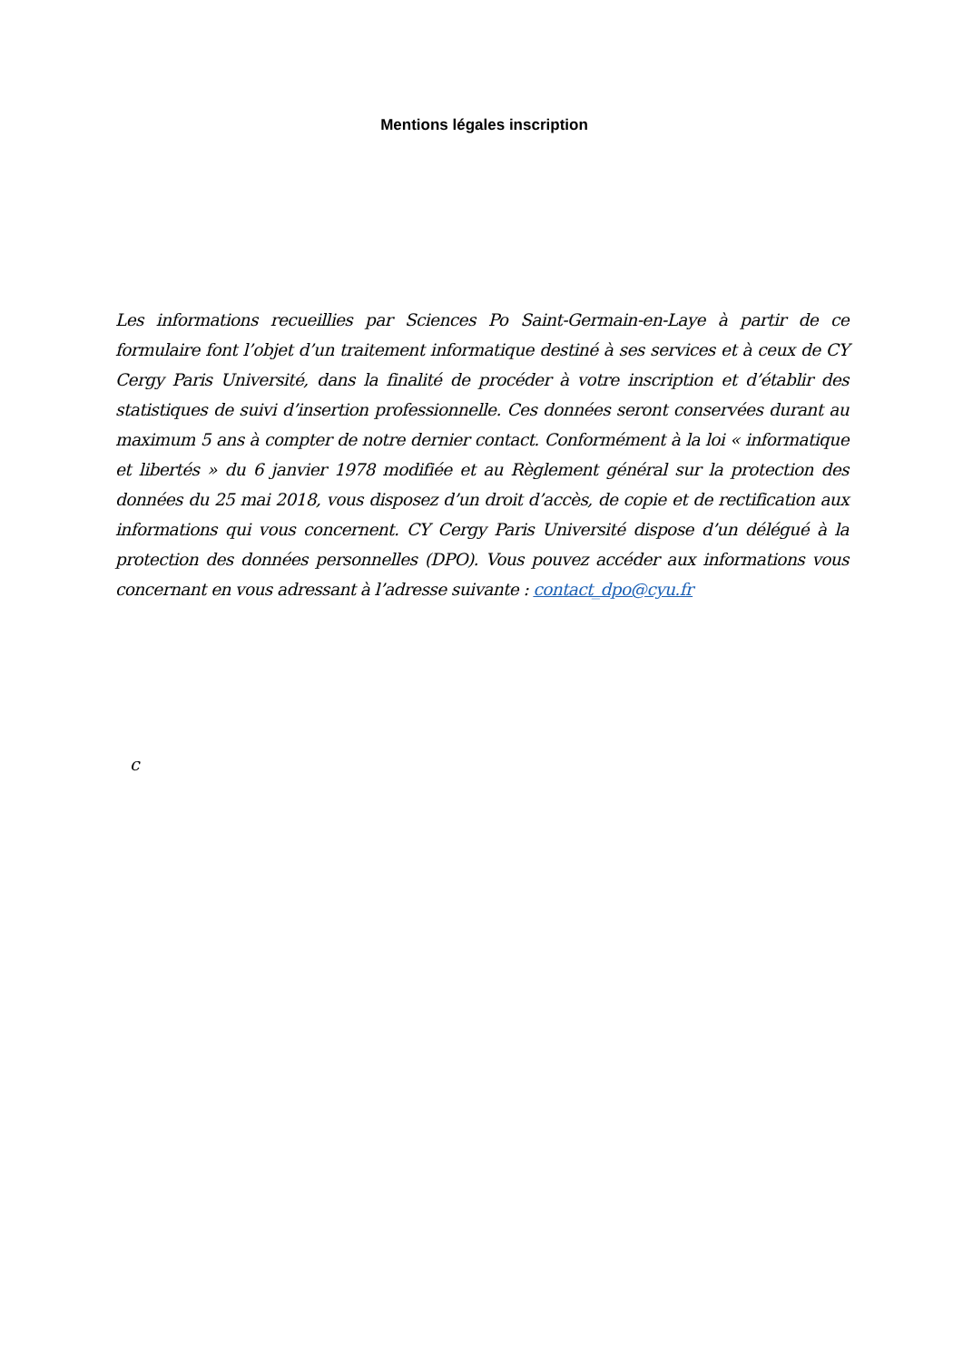Mentions légales inscription
Les informations recueillies par Sciences Po Saint-Germain-en-Laye à partir de ce formulaire font l’objet d’un traitement informatique destiné à ses services et à ceux de CY Cergy Paris Université, dans la finalité de procéder à votre inscription et d’établir des statistiques de suivi d’insertion professionnelle. Ces données seront conservées durant au maximum 5 ans à compter de notre dernier contact. Conformément à la loi « informatique et libertés » du 6 janvier 1978 modifiée et au Règlement général sur la protection des données du 25 mai 2018, vous disposez d’un droit d’accès, de copie et de rectification aux informations qui vous concernent. CY Cergy Paris Université dispose d’un délégué à la protection des données personnelles (DPO). Vous pouvez accéder aux informations vous concernant en vous adressant à l’adresse suivante : contact_dpo@cyu.fr
c